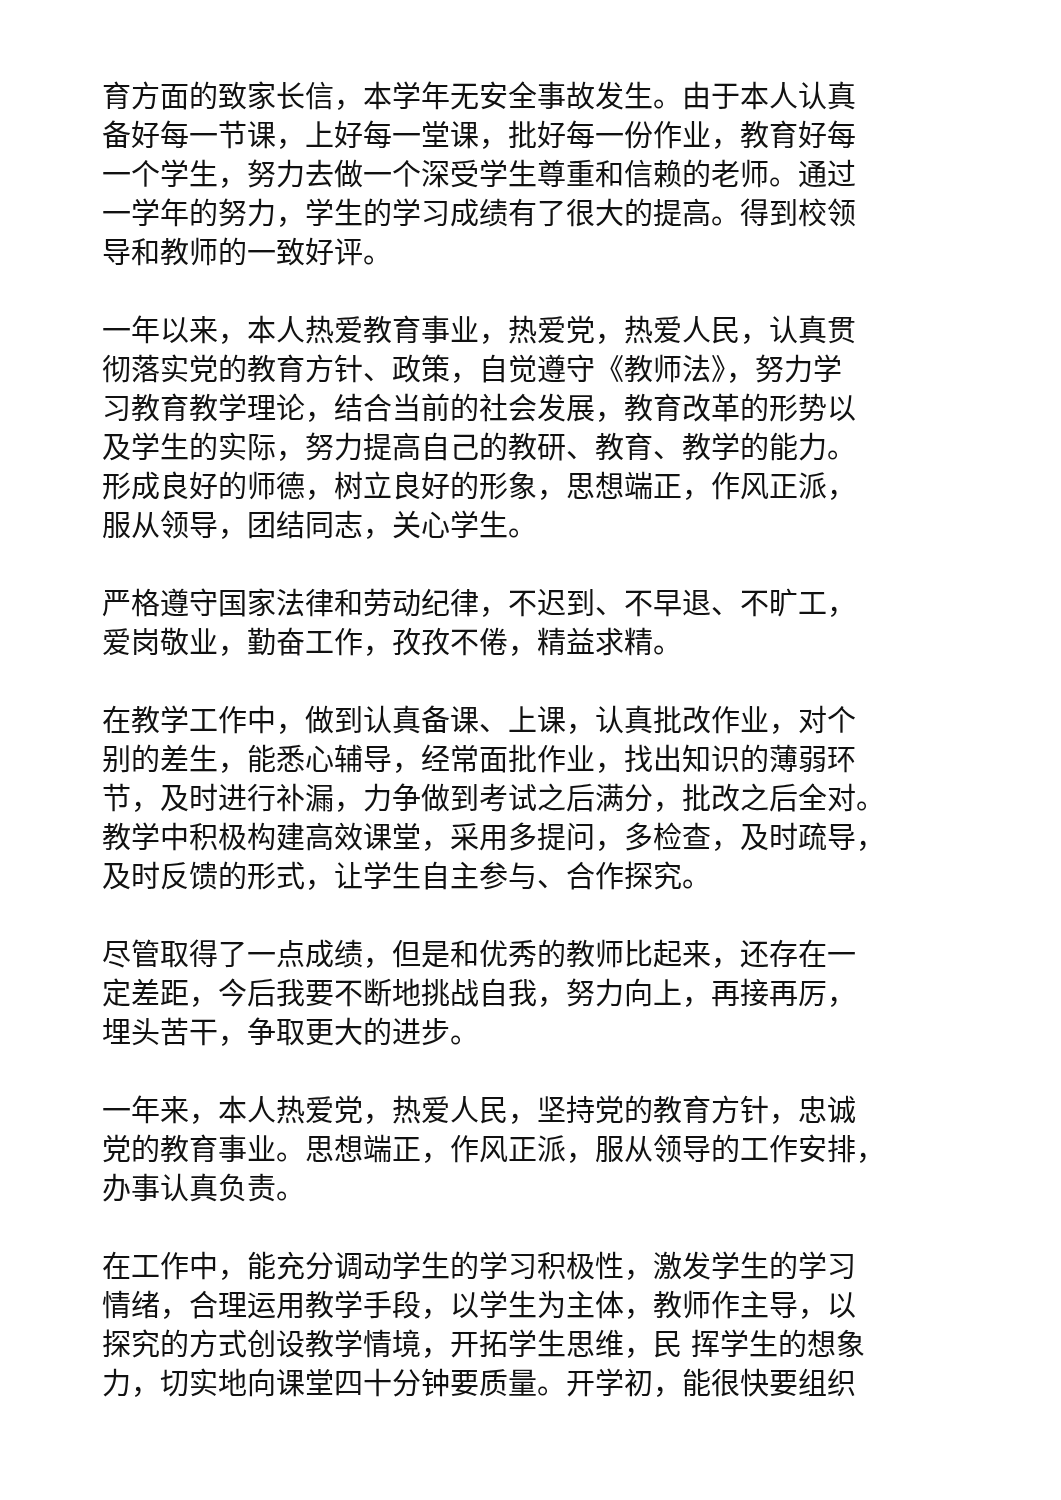育方面的致家长信，本学年无安全事故发生。由于本人认真
备好每一节课，上好每一堂课，批好每一份作业，教育好每
一个学生，努力去做一个深受学生尊重和信赖的老师。通过
一学年的努力，学生的学习成绩有了很大的提高。得到校领
导和教师的一致好评。
一年以来，本人热爱教育事业，热爱党，热爱人民，认真贯
彻落实党的教育方针、政策，自觉遵守《教师法》，努力学
习教育教学理论，结合当前的社会发展，教育改革的形势以
及学生的实际，努力提高自己的教研、教育、教学的能力。
形成良好的师德，树立良好的形象，思想端正，作风正派，
服从领导，团结同志，关心学生。
严格遵守国家法律和劳动纪律，不迟到、不早退、不旷工，
爱岗敬业，勤奋工作，孜孜不倦，精益求精。
在教学工作中，做到认真备课、上课，认真批改作业，对个
别的差生，能悉心辅导，经常面批作业，找出知识的薄弱环
节，及时进行补漏，力争做到考试之后满分，批改之后全对。
教学中积极构建高效课堂，采用多提问，多检查，及时疏导，
及时反馈的形式，让学生自主参与、合作探究。
尽管取得了一点成绩，但是和优秀的教师比起来，还存在一
定差距，今后我要不断地挑战自我，努力向上，再接再厉，
埋头苦干，争取更大的进步。
一年来，本人热爱党，热爱人民，坚持党的教育方针，忠诚
党的教育事业。思想端正，作风正派，服从领导的工作安排，
办事认真负责。
在工作中，能充分调动学生的学习积极性，激发学生的学习
情绪，合理运用教学手段，以学生为主体，教师作主导，以
探究的方式创设教学情境，开拓学生思维，民 挥学生的想象
力，切实地向课堂四十分钟要质量。开学初，能很快要组织